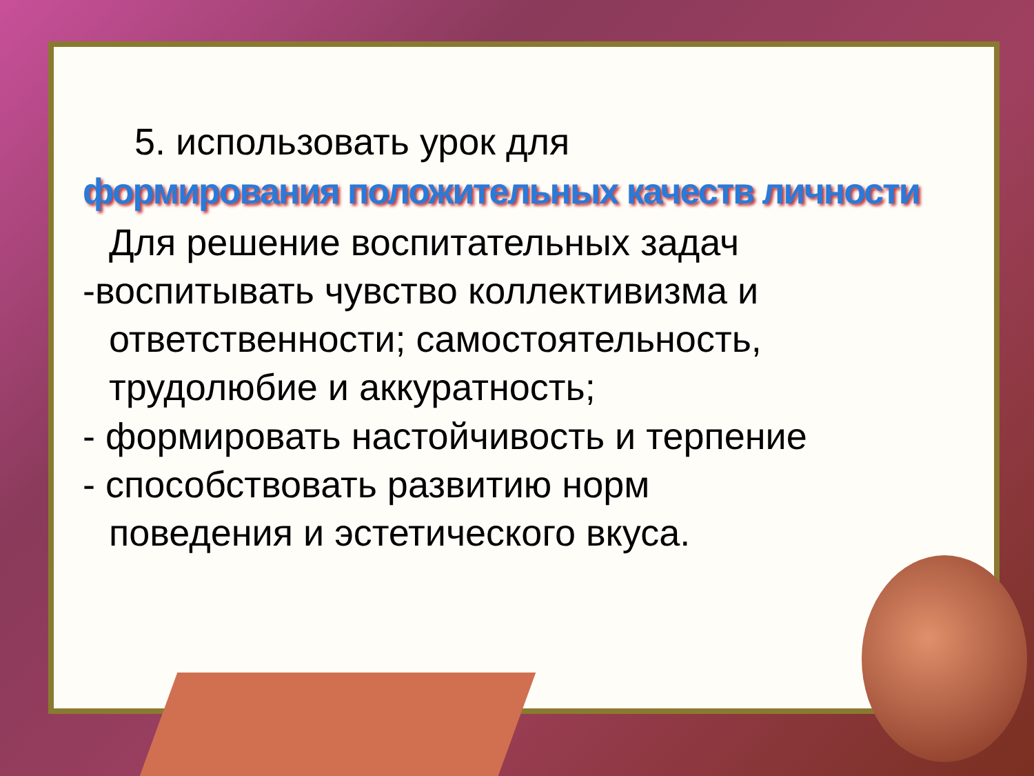5. использовать урок для
формирования положительных качеств личности
Для решение воспитательных задач
-воспитывать чувство коллективизма и
ответственности; самостоятельность, трудолюбие и аккуратность;
- формировать настойчивость и терпение
- способствовать развитию норм
поведения и эстетического вкуса.